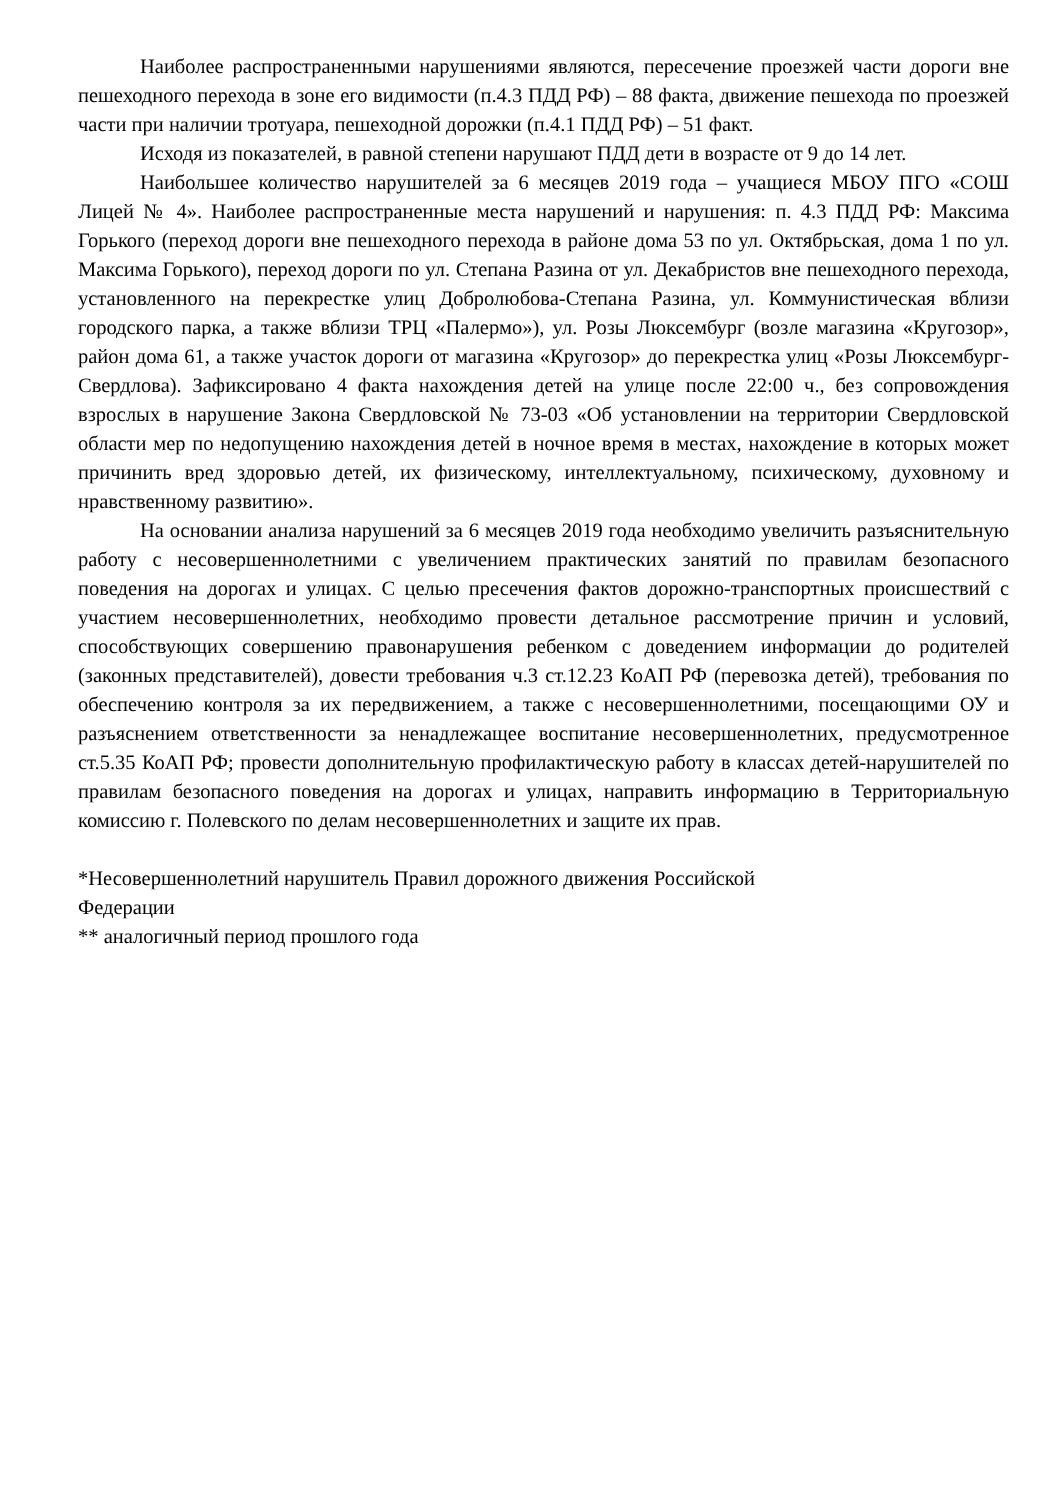Наиболее распространенными нарушениями являются, пересечение проезжей части дороги вне пешеходного перехода в зоне его видимости (п.4.3 ПДД РФ) – 88 факта, движение пешехода по проезжей части при наличии тротуара, пешеходной дорожки (п.4.1 ПДД РФ) – 51 факт.
Исходя из показателей, в равной степени нарушают ПДД дети в возрасте от 9 до 14 лет.
Наибольшее количество нарушителей за 6 месяцев 2019 года – учащиеся МБОУ ПГО «СОШ Лицей № 4». Наиболее распространенные места нарушений и нарушения: п. 4.3 ПДД РФ: Максима Горького (переход дороги вне пешеходного перехода в районе дома 53 по ул. Октябрьская, дома 1 по ул. Максима Горького), переход дороги по ул. Степана Разина от ул. Декабристов вне пешеходного перехода, установленного на перекрестке улиц Добролюбова-Степана Разина, ул. Коммунистическая вблизи городского парка, а также вблизи ТРЦ «Палермо»), ул. Розы Люксембург (возле магазина «Кругозор», район дома 61, а также участок дороги от магазина «Кругозор» до перекрестка улиц «Розы Люксембург-Свердлова). Зафиксировано 4 факта нахождения детей на улице после 22:00 ч., без сопровождения взрослых в нарушение Закона Свердловской № 73-03 «Об установлении на территории Свердловской области мер по недопущению нахождения детей в ночное время в местах, нахождение в которых может причинить вред здоровью детей, их физическому, интеллектуальному, психическому, духовному и нравственному развитию».
На основании анализа нарушений за 6 месяцев 2019 года необходимо увеличить разъяснительную работу с несовершеннолетними с увеличением практических занятий по правилам безопасного поведения на дорогах и улицах. С целью пресечения фактов дорожно-транспортных происшествий с участием несовершеннолетних, необходимо провести детальное рассмотрение причин и условий, способствующих совершению правонарушения ребенком с доведением информации до родителей (законных представителей), довести требования ч.3 ст.12.23 КоАП РФ (перевозка детей), требования по обеспечению контроля за их передвижением, а также с несовершеннолетними, посещающими ОУ и разъяснением ответственности за ненадлежащее воспитание несовершеннолетних, предусмотренное ст.5.35 КоАП РФ; провести дополнительную профилактическую работу в классах детей-нарушителей по правилам безопасного поведения на дорогах и улицах, направить информацию в Территориальную комиссию г. Полевского по делам несовершеннолетних и защите их прав.
*Несовершеннолетний нарушитель Правил дорожного движения Российской
Федерации
** аналогичный период прошлого года